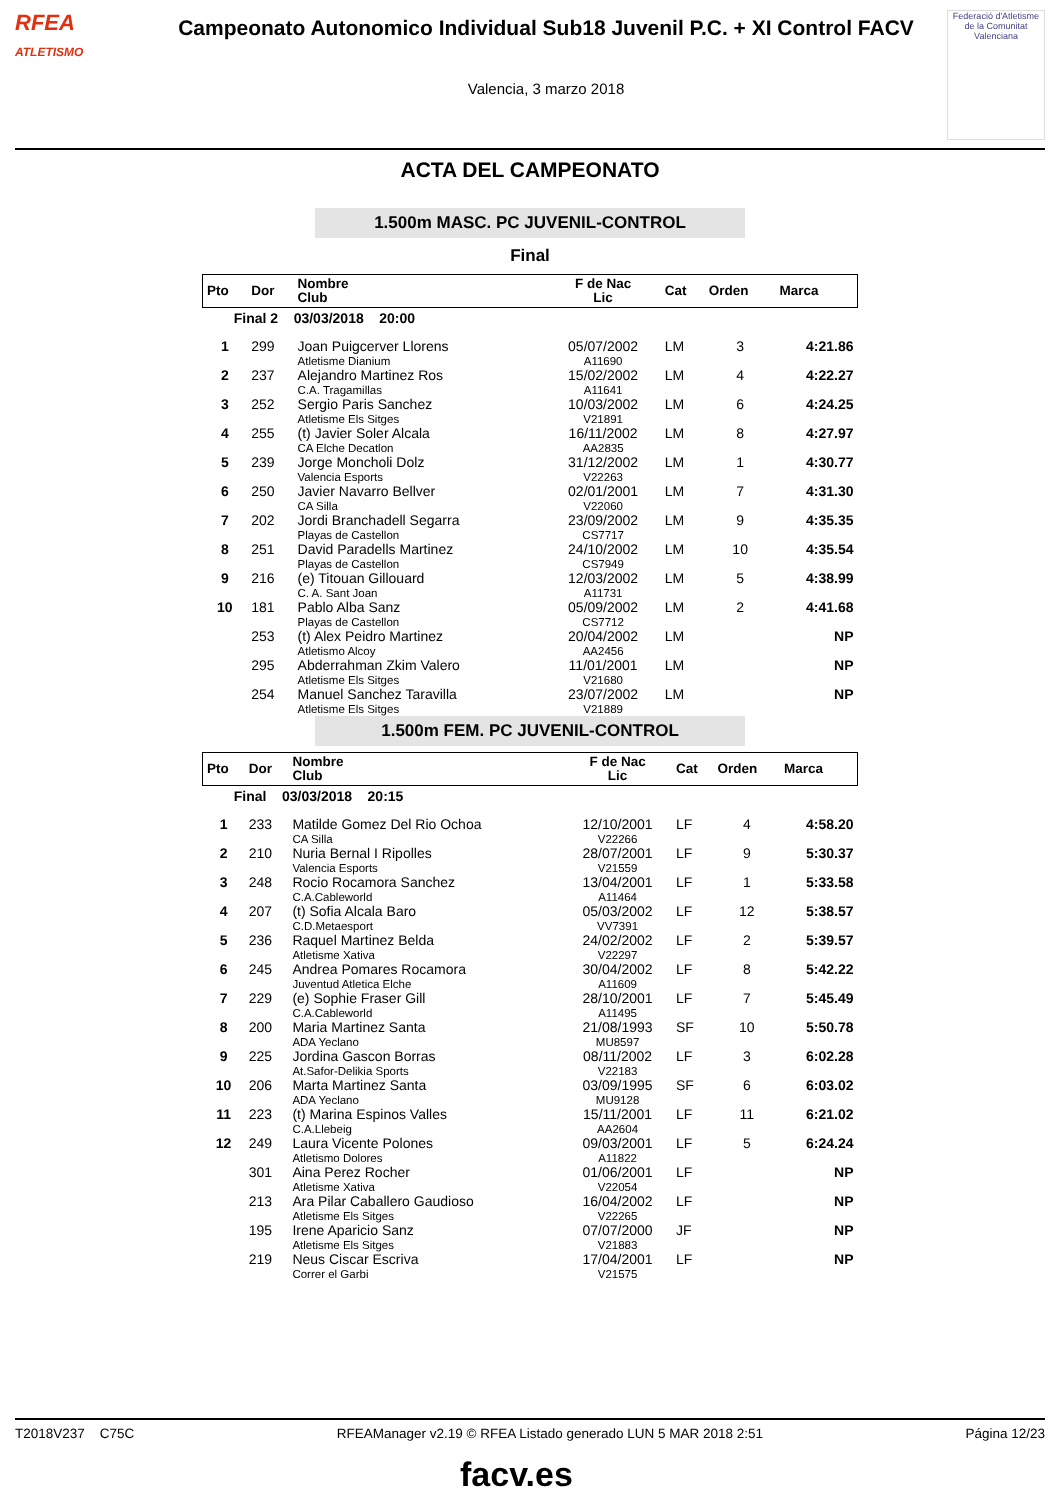RFEA
ATLETISMO
Campeonato Autonomico Individual Sub18 Juvenil P.C. + XI Control FACV
Valencia, 3 marzo 2018
Federació d'Atletisme de la Comunitat Valenciana
ACTA DEL CAMPEONATO
1.500m MASC. PC JUVENIL-CONTROL
Final
| Pto | Dor | Nombre Club | F de Nac Lic | Cat | Orden | Marca |
| --- | --- | --- | --- | --- | --- | --- |
| Final 2 03/03/2018 20:00 | | | | | | |
| 1 | 299 | Joan Puigcerver Llorens Atletisme Dianium | 05/07/2002 A11690 | LM | 3 | 4:21.86 |
| 2 | 237 | Alejandro Martinez Ros C.A. Tragamillas | 15/02/2002 A11641 | LM | 4 | 4:22.27 |
| 3 | 252 | Sergio Paris Sanchez Atletisme Els Sitges | 10/03/2002 V21891 | LM | 6 | 4:24.25 |
| 4 | 255 | (t) Javier Soler Alcala CA Elche Decatlon | 16/11/2002 AA2835 | LM | 8 | 4:27.97 |
| 5 | 239 | Jorge Moncholi Dolz Valencia Esports | 31/12/2002 V22263 | LM | 1 | 4:30.77 |
| 6 | 250 | Javier Navarro Bellver CA Silla | 02/01/2001 V22060 | LM | 7 | 4:31.30 |
| 7 | 202 | Jordi Branchadell Segarra Playas de Castellon | 23/09/2002 CS7717 | LM | 9 | 4:35.35 |
| 8 | 251 | David Paradells Martinez Playas de Castellon | 24/10/2002 CS7949 | LM | 10 | 4:35.54 |
| 9 | 216 | (e) Titouan Gillouard C. A. Sant Joan | 12/03/2002 A11731 | LM | 5 | 4:38.99 |
| 10 | 181 | Pablo Alba Sanz Playas de Castellon | 05/09/2002 CS7712 | LM | 2 | 4:41.68 |
| | 253 | (t) Alex Peidro Martinez Atletismo Alcoy | 20/04/2002 AA2456 | LM | | NP |
| | 295 | Abderrahman Zkim Valero Atletisme Els Sitges | 11/01/2001 V21680 | LM | | NP |
| | 254 | Manuel Sanchez Taravilla Atletisme Els Sitges | 23/07/2002 V21889 | LM | | NP |
1.500m FEM. PC JUVENIL-CONTROL
| Pto | Dor | Nombre Club | F de Nac Lic | Cat | Orden | Marca |
| --- | --- | --- | --- | --- | --- | --- |
| Final 03/03/2018 20:15 | | | | | | |
| 1 | 233 | Matilde Gomez Del Rio Ochoa CA Silla | 12/10/2001 V22266 | LF | 4 | 4:58.20 |
| 2 | 210 | Nuria Bernal I Ripolles Valencia Esports | 28/07/2001 V21559 | LF | 9 | 5:30.37 |
| 3 | 248 | Rocio Rocamora Sanchez C.A.Cableworld | 13/04/2001 A11464 | LF | 1 | 5:33.58 |
| 4 | 207 | (t) Sofia Alcala Baro C.D.Metaesport | 05/03/2002 VV7391 | LF | 12 | 5:38.57 |
| 5 | 236 | Raquel Martinez Belda Atletisme Xativa | 24/02/2002 V22297 | LF | 2 | 5:39.57 |
| 6 | 245 | Andrea Pomares Rocamora Juventud Atletica Elche | 30/04/2002 A11609 | LF | 8 | 5:42.22 |
| 7 | 229 | (e) Sophie Fraser Gill C.A.Cableworld | 28/10/2001 A11495 | LF | 7 | 5:45.49 |
| 8 | 200 | Maria Martinez Santa ADA Yeclano | 21/08/1993 MU8597 | SF | 10 | 5:50.78 |
| 9 | 225 | Jordina Gascon Borras At.Safor-Delikia Sports | 08/11/2002 V22183 | LF | 3 | 6:02.28 |
| 10 | 206 | Marta Martinez Santa ADA Yeclano | 03/09/1995 MU9128 | SF | 6 | 6:03.02 |
| 11 | 223 | (t) Marina Espinos Valles C.A.Llebeig | 15/11/2001 AA2604 | LF | 11 | 6:21.02 |
| 12 | 249 | Laura Vicente Polones Atletismo Dolores | 09/03/2001 A11822 | LF | 5 | 6:24.24 |
| | 301 | Aina Perez Rocher Atletisme Xativa | 01/06/2001 V22054 | LF | | NP |
| | 213 | Ara Pilar Caballero Gaudioso Atletisme Els Sitges | 16/04/2002 V22265 | LF | | NP |
| | 195 | Irene Aparicio Sanz Atletisme Els Sitges | 07/07/2000 V21883 | JF | | NP |
| | 219 | Neus Ciscar Escriva Correr el Garbi | 17/04/2001 V21575 | LF | | NP |
T2018V237 C75C RFEAManager v2.19 © RFEA Listado generado LUN 5 MAR 2018 2:51 Página 12/23
facv.es